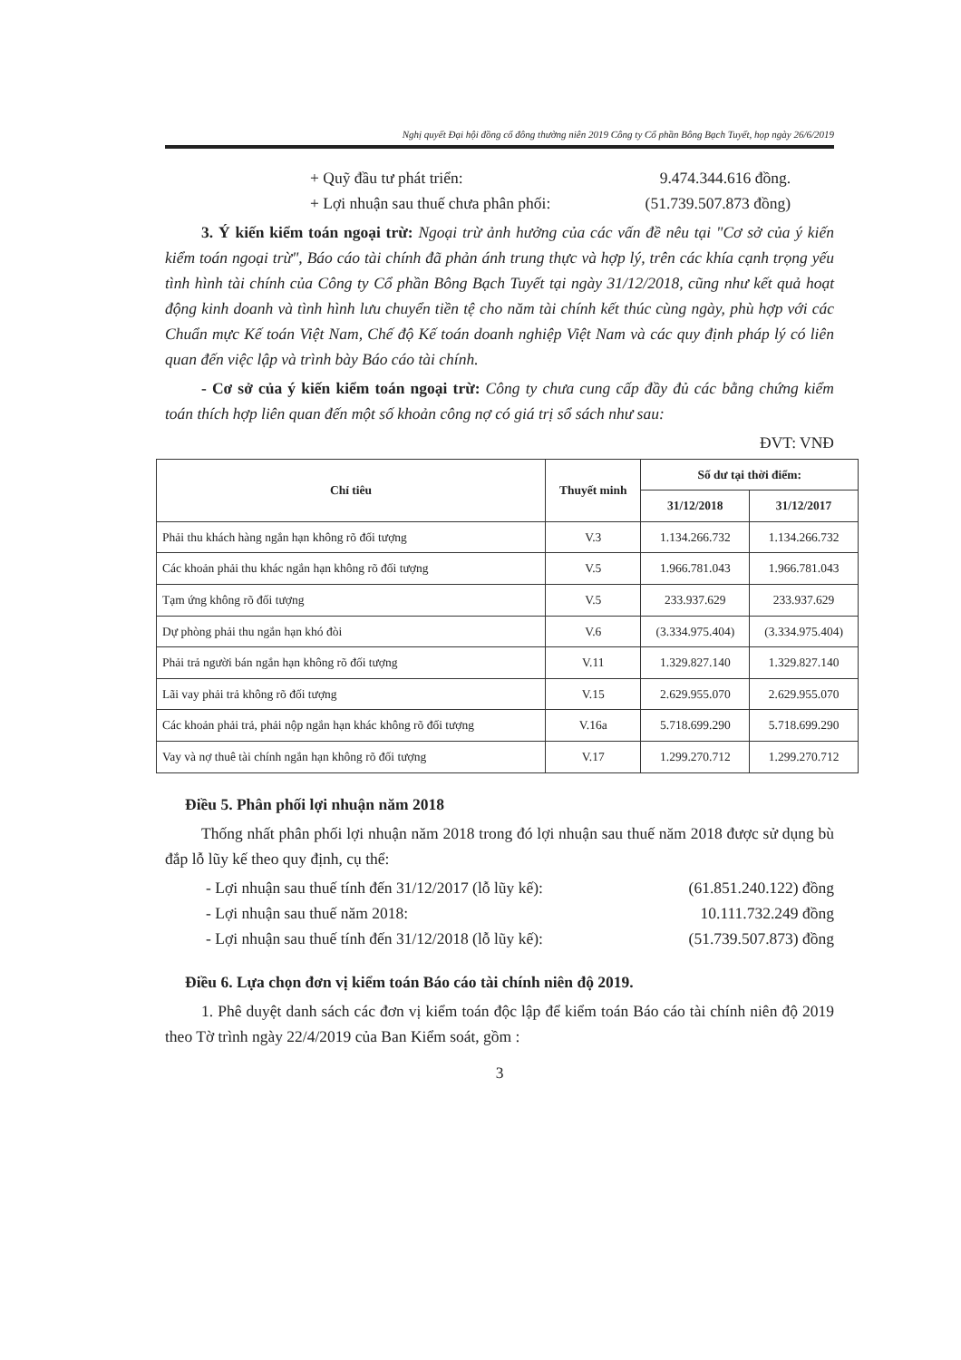Nghị quyết Đại hội đồng cổ đông thường niên 2019 Công ty Cổ phần Bông Bạch Tuyết, họp ngày 26/6/2019
+ Quỹ đầu tư phát triển: 9.474.344.616 đồng.
+ Lợi nhuận sau thuế chưa phân phối: (51.739.507.873 đồng)
3. Ý kiến kiểm toán ngoại trừ: Ngoại trừ ảnh hưởng của các vấn đề nêu tại "Cơ sở của ý kiến kiểm toán ngoại trừ", Báo cáo tài chính đã phản ánh trung thực và hợp lý, trên các khía cạnh trọng yếu tình hình tài chính của Công ty Cổ phần Bông Bạch Tuyết tại ngày 31/12/2018, cũng như kết quả hoạt động kinh doanh và tình hình lưu chuyển tiền tệ cho năm tài chính kết thúc cùng ngày, phù hợp với các Chuẩn mực Kế toán Việt Nam, Chế độ Kế toán doanh nghiệp Việt Nam và các quy định pháp lý có liên quan đến việc lập và trình bày Báo cáo tài chính.
- Cơ sở của ý kiến kiểm toán ngoại trừ: Công ty chưa cung cấp đầy đủ các bằng chứng kiểm toán thích hợp liên quan đến một số khoản công nợ có giá trị sổ sách như sau:
ĐVT: VNĐ
| Chỉ tiêu | Thuyết minh | Số dư tại thời điểm: | |
| --- | --- | --- | --- |
| | | 31/12/2018 | 31/12/2017 |
| Phải thu khách hàng ngắn hạn không rõ đối tượng | V.3 | 1.134.266.732 | 1.134.266.732 |
| Các khoản phải thu khác ngắn hạn không rõ đối tượng | V.5 | 1.966.781.043 | 1.966.781.043 |
| Tạm ứng không rõ đối tượng | V.5 | 233.937.629 | 233.937.629 |
| Dự phòng phải thu ngắn hạn khó đòi | V.6 | (3.334.975.404) | (3.334.975.404) |
| Phải trả người bán ngắn hạn không rõ đối tượng | V.11 | 1.329.827.140 | 1.329.827.140 |
| Lãi vay phải trả không rõ đối tượng | V.15 | 2.629.955.070 | 2.629.955.070 |
| Các khoản phải trả, phải nộp ngắn hạn khác không rõ đối tượng | V.16a | 5.718.699.290 | 5.718.699.290 |
| Vay và nợ thuê tài chính ngắn hạn không rõ đối tượng | V.17 | 1.299.270.712 | 1.299.270.712 |
Điều 5. Phân phối lợi nhuận năm 2018
Thống nhất phân phối lợi nhuận năm 2018 trong đó lợi nhuận sau thuế năm 2018 được sử dụng bù đắp lỗ lũy kế theo quy định, cụ thể:
- Lợi nhuận sau thuế tính đến 31/12/2017 (lỗ lũy kế): (61.851.240.122) đồng
- Lợi nhuận sau thuế năm 2018: 10.111.732.249 đồng
- Lợi nhuận sau thuế tính đến 31/12/2018 (lỗ lũy kế): (51.739.507.873) đồng
Điều 6. Lựa chọn đơn vị kiểm toán Báo cáo tài chính niên độ 2019.
1. Phê duyệt danh sách các đơn vị kiểm toán độc lập để kiểm toán Báo cáo tài chính niên độ 2019 theo Tờ trình ngày 22/4/2019 của Ban Kiểm soát, gồm :
3